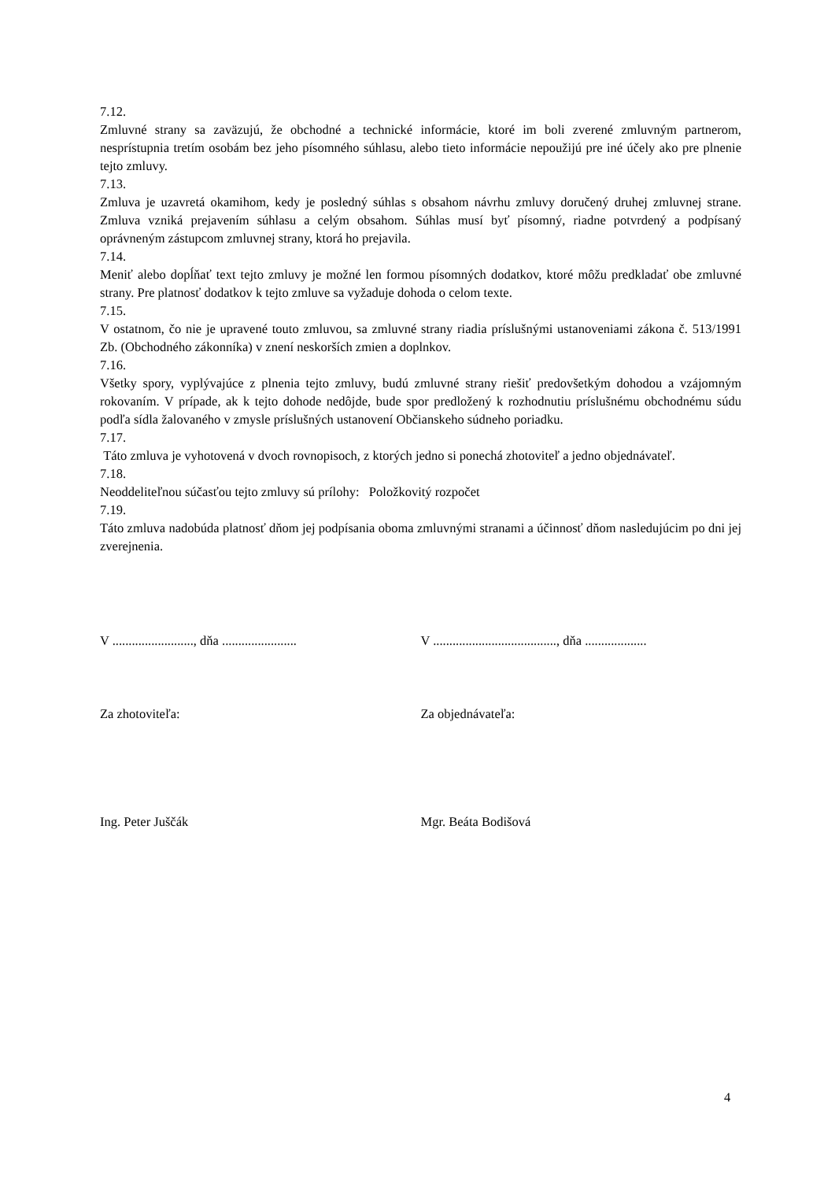7.12.
Zmluvné strany sa zaväzujú, že obchodné a technické informácie, ktoré im boli zverené zmluvným partnerom, nesprístupnia tretím osobám bez jeho písomného súhlasu, alebo tieto informácie nepoužijú pre iné účely ako pre plnenie tejto zmluvy.
7.13.
Zmluva je uzavretá okamihom, kedy je posledný súhlas s obsahom návrhu zmluvy doručený druhej zmluvnej strane. Zmluva vzniká prejavením súhlasu a celým obsahom. Súhlas musí byť písomný, riadne potvrdený a podpísaný oprávneným zástupcom zmluvnej strany, ktorá ho prejavila.
7.14.
Meniť alebo dopĺňať text tejto zmluvy je možné len formou písomných dodatkov, ktoré môžu predkladať obe zmluvné strany. Pre platnosť dodatkov k tejto zmluve sa vyžaduje dohoda o celom texte.
7.15.
V ostatnom, čo nie je upravené touto zmluvou, sa zmluvné strany riadia príslušnými ustanoveniami zákona č. 513/1991 Zb. (Obchodného zákonníka) v znení neskorších zmien a doplnkov.
7.16.
Všetky spory, vyplývajúce z plnenia tejto zmluvy, budú zmluvné strany riešiť predovšetkým dohodou a vzájomným rokovaním. V prípade, ak k tejto dohode nedôjde, bude spor predložený k rozhodnutiu príslušnému obchodnému súdu podľa sídla žalovaného v zmysle príslušných ustanovení Občianskeho súdneho poriadku.
7.17.
Táto zmluva je vyhotovená v dvoch rovnopisoch, z ktorých jedno si ponechá zhotoviteľ a jedno objednávateľ.
7.18.
Neoddeliteľnou súčasťou tejto zmluvy sú prílohy: Položkovitý rozpočet
7.19.
Táto zmluva nadobúda platnosť dňom jej podpísania oboma zmluvnými stranami a účinnosť dňom nasledujúcim po dni jej zverejnenia.
V ........................., dňa .......................
V ......................................, dňa ...................
Za zhotoviteľa: Za objednávateľa:
Ing. Peter Juščák Mgr. Beáta Bodišová
4